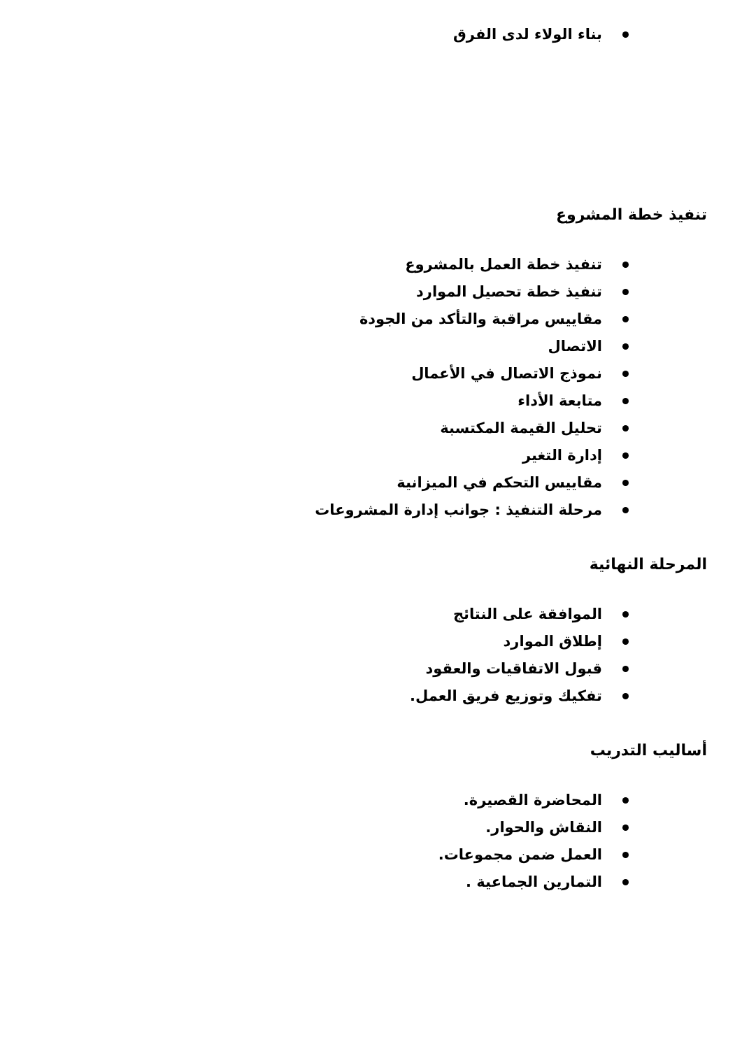بناء الولاء لدى الفرق
تنفيذ خطة المشروع
تنفيذ خطة العمل بالمشروع
تنفيذ خطة تحصيل الموارد
مقاييس مراقبة والتأكد من الجودة
الاتصال
نموذج الاتصال في الأعمال
متابعة الأداء
تحليل القيمة المكتسبة
إدارة التغير
مقاييس التحكم في الميزانية
مرحلة التنفيذ : جوانب إدارة المشروعات
المرحلة النهائية
الموافقة على النتائج
إطلاق الموارد
قبول الاتفاقيات والعقود
تفكيك وتوزيع فريق العمل.
أساليب التدريب
المحاضرة القصيرة.
النقاش والحوار.
العمل ضمن مجموعات.
التمارين الجماعية .